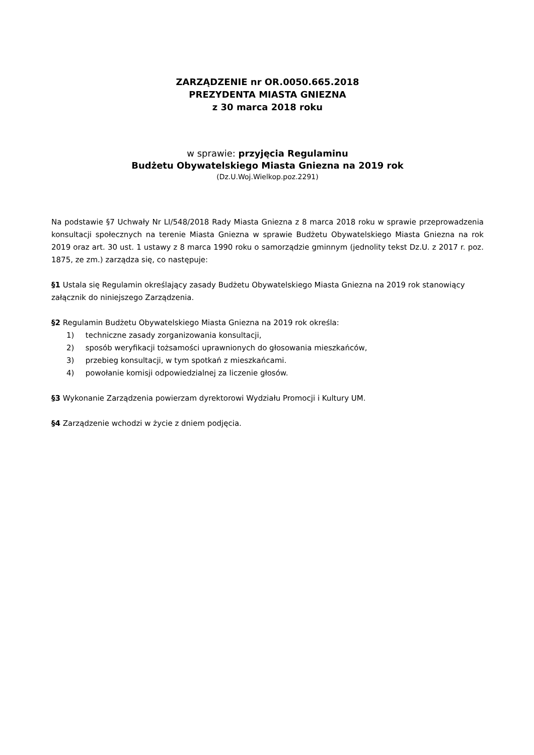ZARZĄDZENIE nr OR.0050.665.2018
PREZYDENTA MIASTA GNIEZNA
z 30 marca 2018 roku
w sprawie: przyjęcia Regulaminu
Budżetu Obywatelskiego Miasta Gniezna na 2019 rok
(Dz.U.Woj.Wielkop.poz.2291)
Na podstawie §7 Uchwały Nr LI/548/2018 Rady Miasta Gniezna z 8 marca 2018 roku w sprawie przeprowadzenia konsultacji społecznych na terenie Miasta Gniezna w sprawie Budżetu Obywatelskiego Miasta Gniezna na rok 2019 oraz art. 30 ust. 1 ustawy z 8 marca 1990 roku o samorządzie gminnym (jednolity tekst Dz.U. z 2017 r. poz. 1875, ze zm.) zarządza się, co następuje:
§1 Ustala się Regulamin określający zasady Budżetu Obywatelskiego Miasta Gniezna na 2019 rok stanowiący załącznik do niniejszego Zarządzenia.
§2 Regulamin Budżetu Obywatelskiego Miasta Gniezna na 2019 rok określa:
1) techniczne zasady zorganizowania konsultacji,
2) sposób weryfikacji tożsamości uprawnionych do głosowania mieszkańców,
3) przebieg konsultacji, w tym spotkań z mieszkańcami.
4) powołanie komisji odpowiedzialnej za liczenie głosów.
§3 Wykonanie Zarządzenia powierzam dyrektorowi Wydziału Promocji i Kultury UM.
§4 Zarządzenie wchodzi w życie z dniem podjęcia.